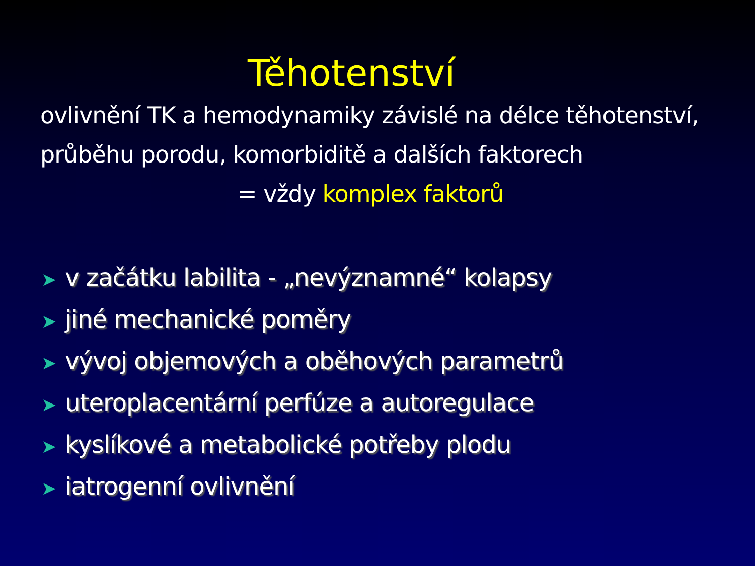Těhotenství
ovlivnění TK a hemodynamiky závislé na délce těhotenství, průběhu porodu, komorbiditě a dalších faktorech
= vždy komplex faktorů
➤ v začátku labilita - „nevýznamné“ kolapsy
➤ jiné mechanické poměry
➤ vývoj objemových a oběhových parametrů
➤ uteroplacentární perfúze a autoregulace
➤ kyslíkové a metabolické potřeby plodu
➤ iatrogenní ovlivnění